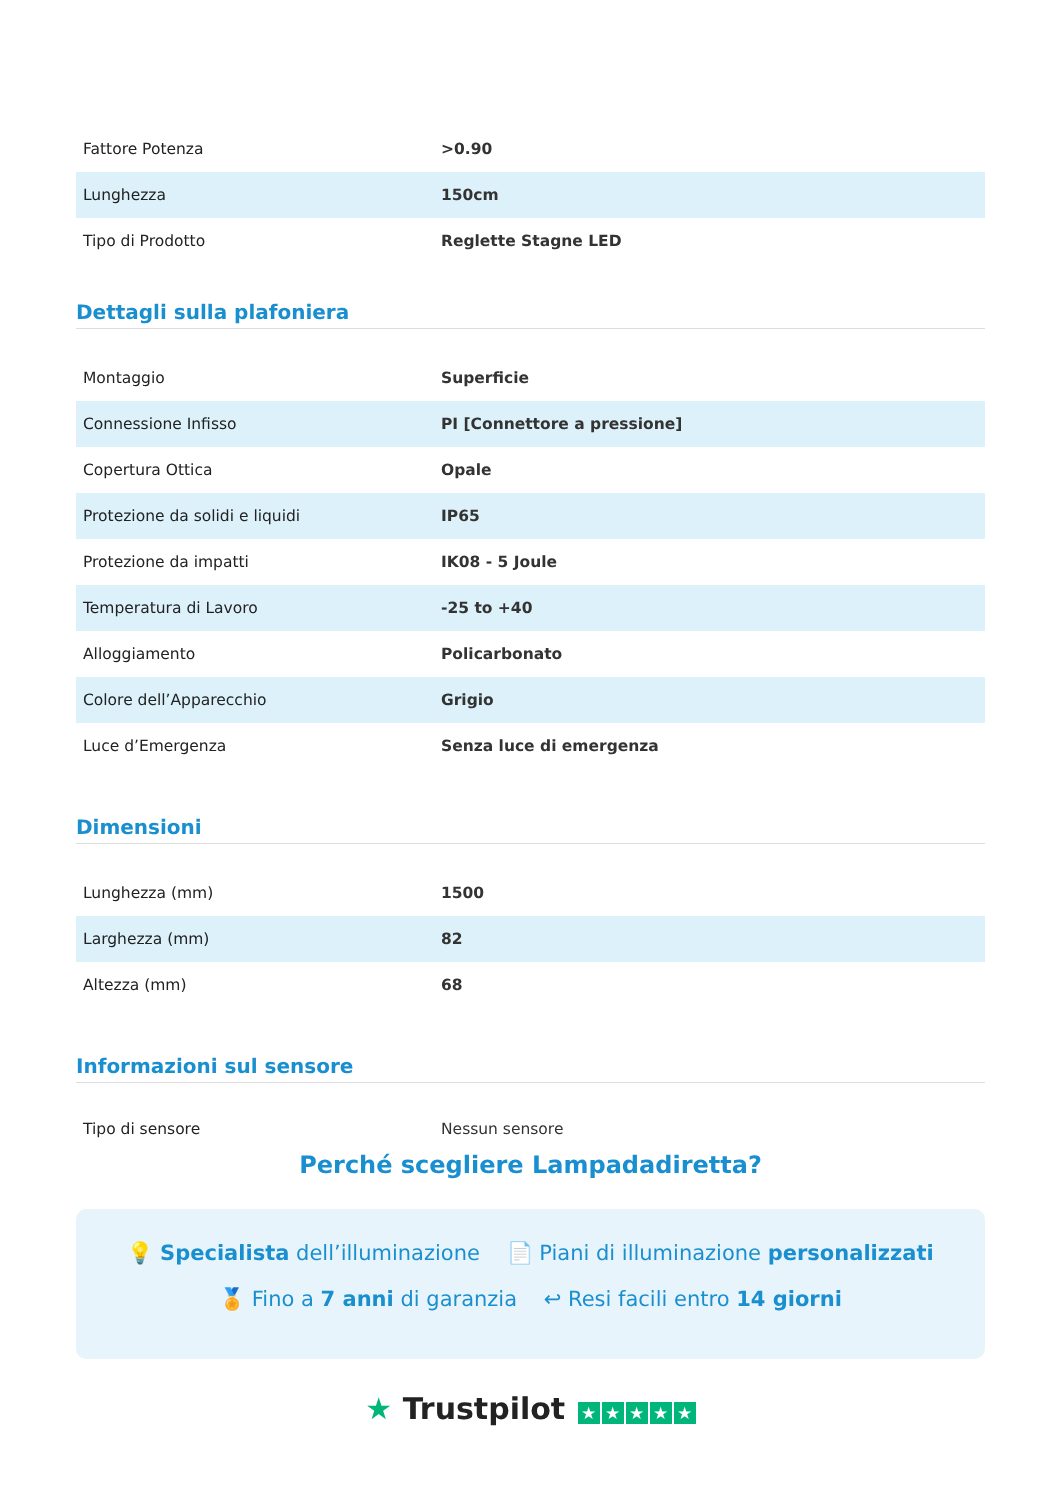| Fattore Potenza | >0.90 |
| Lunghezza | 150cm |
| Tipo di Prodotto | Reglette Stagne LED |
Dettagli sulla plafoniera
| Montaggio | Superficie |
| Connessione Infisso | PI [Connettore a pressione] |
| Copertura Ottica | Opale |
| Protezione da solidi e liquidi | IP65 |
| Protezione da impatti | IK08 - 5 Joule |
| Temperatura di Lavoro | -25 to +40 |
| Alloggiamento | Policarbonato |
| Colore dell’Apparecchio | Grigio |
| Luce d’Emergenza | Senza luce di emergenza |
Dimensioni
| Lunghezza (mm) | 1500 |
| Larghezza (mm) | 82 |
| Altezza (mm) | 68 |
Informazioni sul sensore
| Tipo di sensore | Nessun sensore |
Perché scegliere Lampadadiretta?
💡 Specialista dell’illuminazione 📄 Piani di illuminazione personalizzati
🏅 Fino a 7 anni di garanzia ↩ Resi facili entro 14 giorni
★ Trustpilot ★ ★ ★ ★ ★